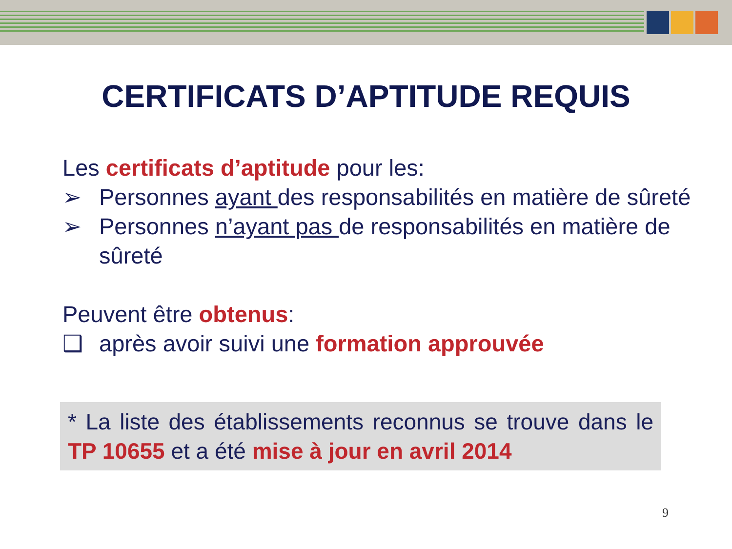CERTIFICATS D’APTITUDE REQUIS
Les certificats d’aptitude pour les:
➢ Personnes ayant des responsabilités en matière de sûreté
➢ Personnes n’ayant pas de responsabilités en matière de sûreté
Peuvent être obtenus:
❑ après avoir suivi une formation approuvée
* La liste des établissements reconnus se trouve dans le TP 10655 et a été mise à jour en avril 2014
9